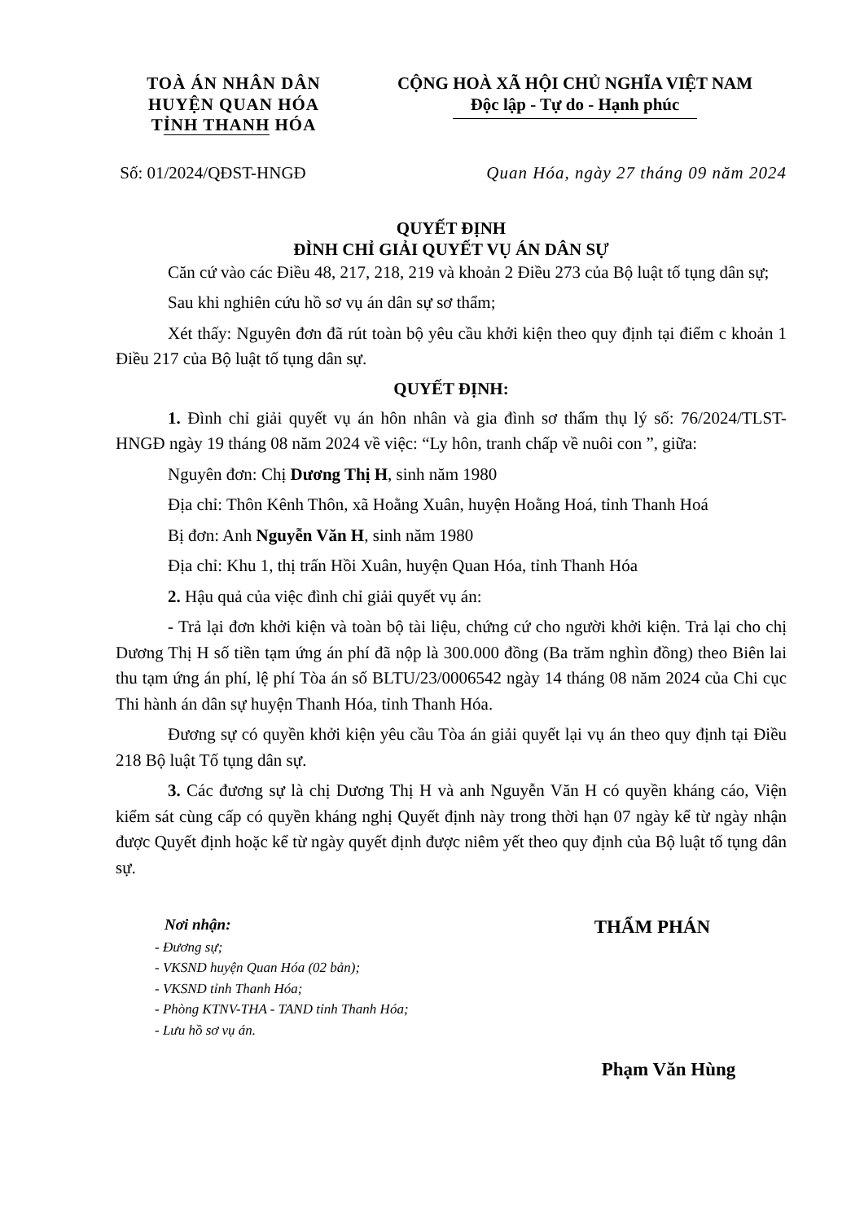TOÀ ÁN NHÂN DÂN
HUYỆN QUAN HÓA
TỈNH THANH HÓA
CỘNG HOÀ XÃ HỘI CHỦ NGHĨA VIỆT NAM
Độc lập - Tự do - Hạnh phúc
Số: 01/2024/QĐST-HNGĐ Quan Hóa, ngày 27 tháng 09 năm 2024
QUYẾT ĐỊNH
ĐÌNH CHỈ GIẢI QUYẾT VỤ ÁN DÂN SỰ
Căn cứ vào các Điều 48, 217, 218, 219 và khoản 2 Điều 273 của Bộ luật tố tụng dân sự;
Sau khi nghiên cứu hồ sơ vụ án dân sự sơ thẩm;
Xét thấy: Nguyên đơn đã rút toàn bộ yêu cầu khởi kiện theo quy định tại điểm c khoản 1 Điều 217 của Bộ luật tố tụng dân sự.
QUYẾT ĐỊNH:
1. Đình chỉ giải quyết vụ án hôn nhân và gia đình sơ thẩm thụ lý số: 76/2024/TLST-HNGĐ ngày 19 tháng 08 năm 2024 về việc: “Ly hôn, tranh chấp về nuôi con ”, giữa:
Nguyên đơn: Chị Dương Thị H, sinh năm 1980
Địa chỉ: Thôn Kênh Thôn, xã Hoằng Xuân, huyện Hoằng Hoá, tỉnh Thanh Hoá
Bị đơn: Anh Nguyễn Văn H, sinh năm 1980
Địa chỉ: Khu 1, thị trấn Hồi Xuân, huyện Quan Hóa, tỉnh Thanh Hóa
2. Hậu quả của việc đình chỉ giải quyết vụ án:
- Trả lại đơn khởi kiện và toàn bộ tài liệu, chứng cứ cho người khởi kiện. Trả lại cho chị Dương Thị H số tiền tạm ứng án phí đã nộp là 300.000 đồng (Ba trăm nghìn đồng) theo Biên lai thu tạm ứng án phí, lệ phí Tòa án số BLTU/23/0006542 ngày 14 tháng 08 năm 2024 của Chi cục Thi hành án dân sự huyện Thanh Hóa, tỉnh Thanh Hóa.
Đương sự có quyền khởi kiện yêu cầu Tòa án giải quyết lại vụ án theo quy định tại Điều 218 Bộ luật Tố tụng dân sự.
3. Các đương sự là chị Dương Thị H và anh Nguyễn Văn H có quyền kháng cáo, Viện kiểm sát cùng cấp có quyền kháng nghị Quyết định này trong thời hạn 07 ngày kể từ ngày nhận được Quyết định hoặc kể từ ngày quyết định được niêm yết theo quy định của Bộ luật tố tụng dân sự.
Nơi nhận:
- Đương sự;
- VKSND huyện Quan Hóa (02 bản);
- VKSND tỉnh Thanh Hóa;
- Phòng KTNV-THA - TAND tỉnh Thanh Hóa;
- Lưu hồ sơ vụ án.
THẨM PHÁN
Phạm Văn Hùng